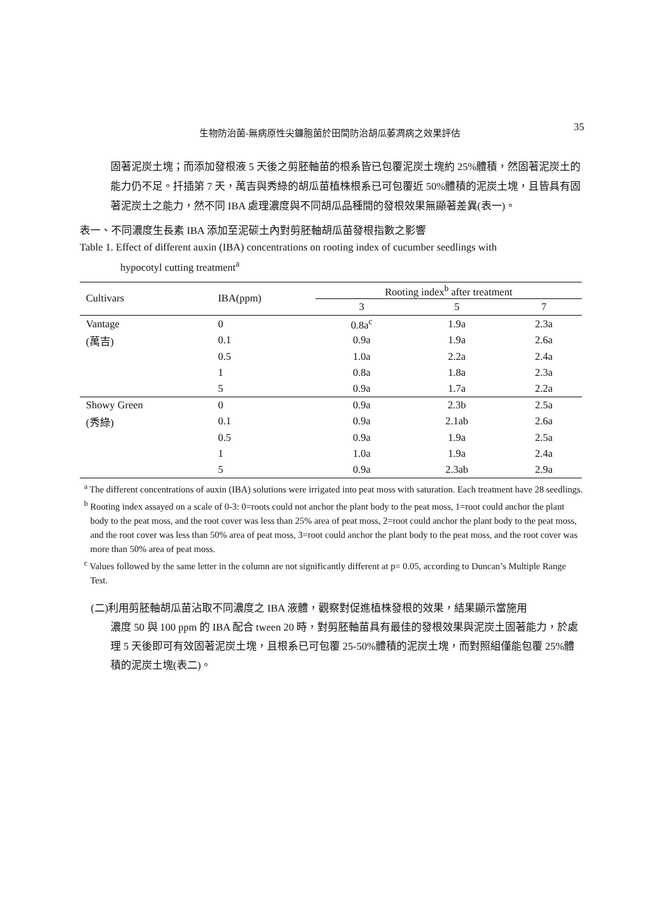生物防治菌-無病原性尖鐮胞菌於田間防治胡瓜萎凋病之效果評估 35
固著泥炭土塊；而添加發根液 5 天後之剪胚軸苗的根系皆已包覆泥炭土塊約 25%體積，然固著泥炭土的能力仍不足。扦插第 7 天，萬吉與秀綠的胡瓜苗植株根系已可包覆近 50%體積的泥炭土塊，且皆具有固著泥炭土之能力，然不同 IBA 處理濃度與不同胡瓜品種間的發根效果無顯著差異(表一)。
表一、不同濃度生長素 IBA 添加至泥碳土內對剪胚軸胡瓜苗發根指數之影響
Table 1. Effect of different auxin (IBA) concentrations on rooting index of cucumber seedlings with
hypocotyl cutting treatment<sup>a</sup>
| Cultivars | IBA(ppm) | Rooting index<sup>b</sup> after treatment | | |
| --- | --- | --- | --- | --- |
| | | 3 | 5 | 7 |
| Vantage | 0 | 0.8a<sup>c</sup> | 1.9a | 2.3a |
| (萬吉) | 0.1 | 0.9a | 1.9a | 2.6a |
| | 0.5 | 1.0a | 2.2a | 2.4a |
| | 1 | 0.8a | 1.8a | 2.3a |
| | 5 | 0.9a | 1.7a | 2.2a |
| Showy Green | 0 | 0.9a | 2.3b | 2.5a |
| (秀綠) | 0.1 | 0.9a | 2.1ab | 2.6a |
| | 0.5 | 0.9a | 1.9a | 2.5a |
| | 1 | 1.0a | 1.9a | 2.4a |
| | 5 | 0.9a | 2.3ab | 2.9a |
<sup>a</sup> The different concentrations of auxin (IBA) solutions were irrigated into peat moss with saturation. Each treatment have 28 seedlings.
<sup>b</sup> Rooting index assayed on a scale of 0-3: 0=roots could not anchor the plant body to the peat moss, 1=root could anchor the plant body to the peat moss, and the root cover was less than 25% area of peat moss, 2=root could anchor the plant body to the peat moss, and the root cover was less than 50% area of peat moss, 3=root could anchor the plant body to the peat moss, and the root cover was more than 50% area of peat moss.
<sup>c</sup> Values followed by the same letter in the column are not significantly different at p= 0.05, according to Duncan’s Multiple Range Test.
(二)利用剪胚軸胡瓜苗沾取不同濃度之 IBA 液體，觀察對促進植株發根的效果，結果顯示當施用
濃度 50 與 100 ppm 的 IBA 配合 tween 20 時，對剪胚軸苗具有最佳的發根效果與泥炭土固著能力，於處理 5 天後即可有效固著泥炭土塊，且根系已可包覆 25-50%體積的泥炭土塊，而對照組僅能包覆 25%體積的泥炭土塊(表二)。